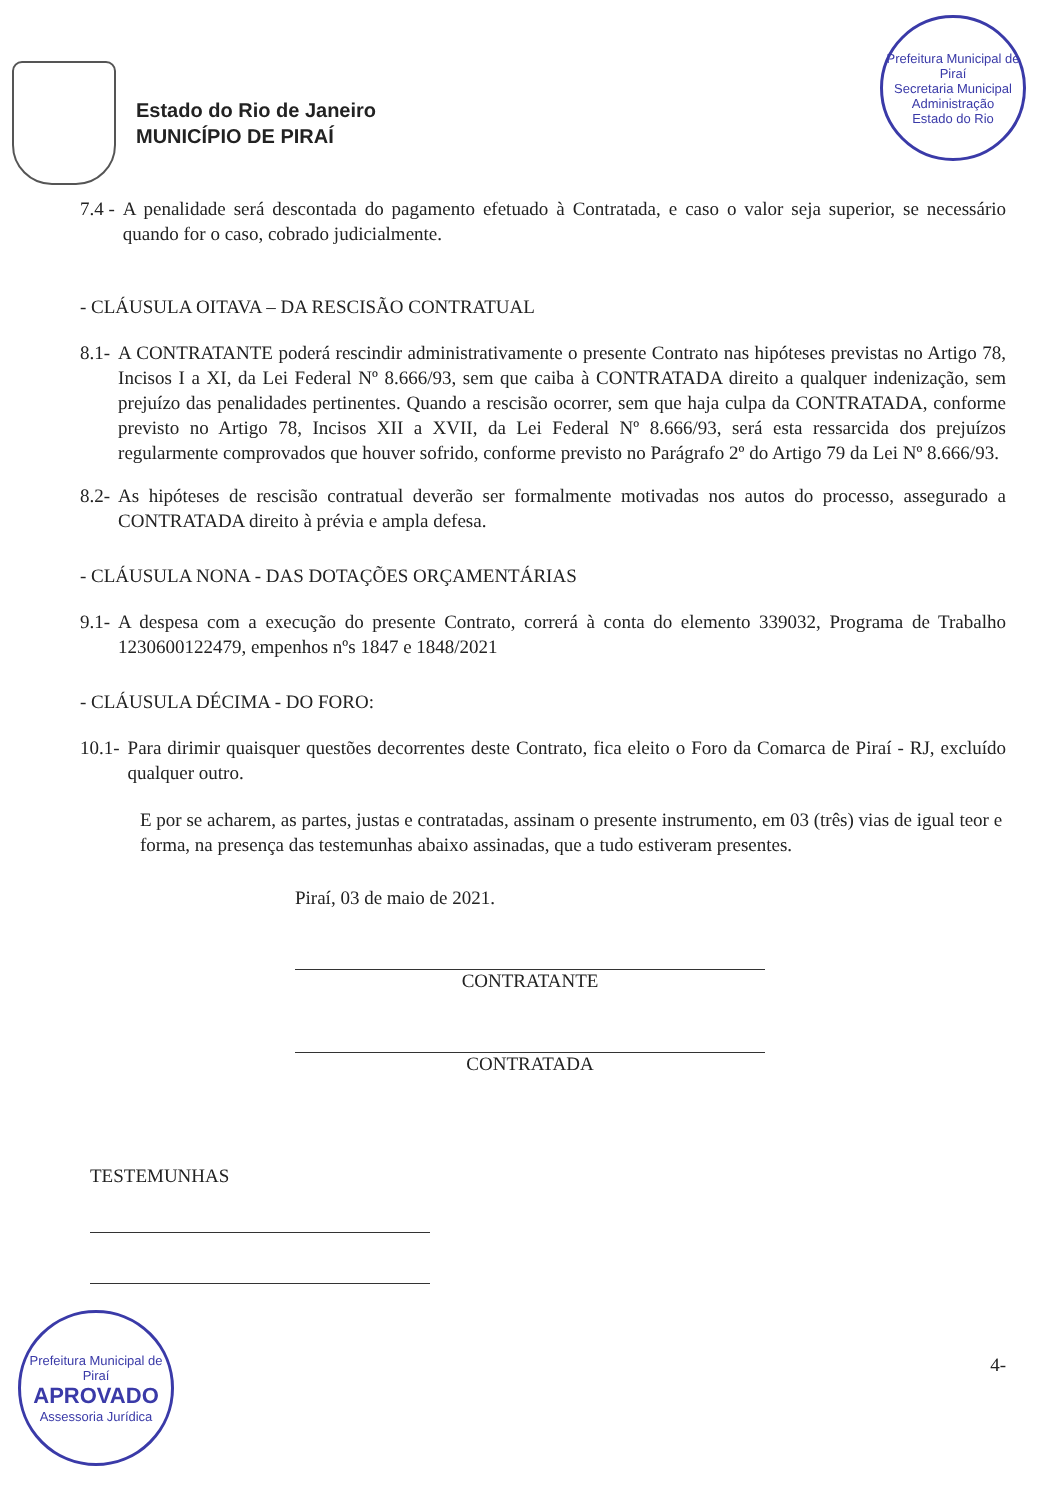Prefeitura Municipal de Piraí
Secretaria Municipal Administração
Estado do Rio
Estado do Rio de Janeiro
MUNICÍPIO DE PIRAÍ
7.4 - A penalidade será descontada do pagamento efetuado à Contratada, e caso o valor seja superior, se necessário quando for o caso, cobrado judicialmente.
- CLÁUSULA OITAVA – DA RESCISÃO CONTRATUAL
8.1- A CONTRATANTE poderá rescindir administrativamente o presente Contrato nas hipóteses previstas no Artigo 78, Incisos I a XI, da Lei Federal Nº 8.666/93, sem que caiba à CONTRATADA direito a qualquer indenização, sem prejuízo das penalidades pertinentes. Quando a rescisão ocorrer, sem que haja culpa da CONTRATADA, conforme previsto no Artigo 78, Incisos XII a XVII, da Lei Federal Nº 8.666/93, será esta ressarcida dos prejuízos regularmente comprovados que houver sofrido, conforme previsto no Parágrafo 2º do Artigo 79 da Lei Nº 8.666/93.
8.2- As hipóteses de rescisão contratual deverão ser formalmente motivadas nos autos do processo, assegurado a CONTRATADA direito à prévia e ampla defesa.
- CLÁUSULA NONA - DAS DOTAÇÕES ORÇAMENTÁRIAS
9.1- A despesa com a execução do presente Contrato, correrá à conta do elemento 339032, Programa de Trabalho 1230600122479, empenhos nºs 1847 e 1848/2021
- CLÁUSULA DÉCIMA - DO FORO:
10.1- Para dirimir quaisquer questões decorrentes deste Contrato, fica eleito o Foro da Comarca de Piraí - RJ, excluído qualquer outro.
E por se acharem, as partes, justas e contratadas, assinam o presente instrumento, em 03 (três) vias de igual teor e forma, na presença das testemunhas abaixo assinadas, que a tudo estiveram presentes.
Piraí, 03 de maio de 2021.
CONTRATANTE
CONTRATADA
TESTEMUNHAS
4-
Prefeitura Municipal de Piraí
APROVADO
Assessoria Jurídica